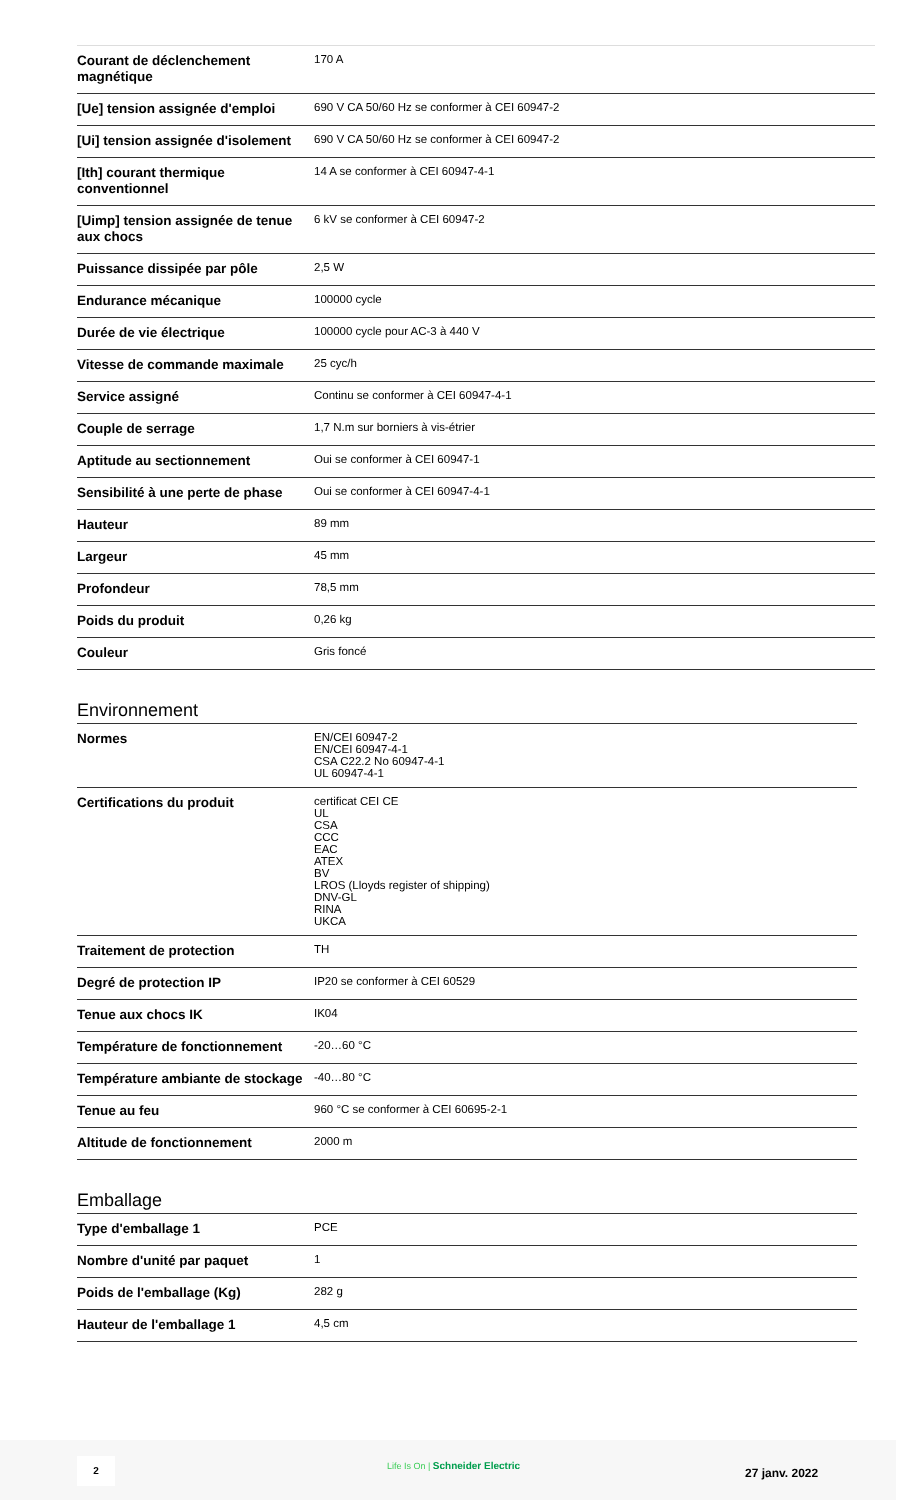| Courant de déclenchement magnétique | 170 A |
| [Ue] tension assignée d'emploi | 690 V CA 50/60 Hz se conformer à CEI 60947-2 |
| [Ui] tension assignée d'isolement | 690 V CA 50/60 Hz se conformer à CEI 60947-2 |
| [Ith] courant thermique conventionnel | 14 A se conformer à CEI 60947-4-1 |
| [Uimp] tension assignée de tenue aux chocs | 6 kV se conformer à CEI 60947-2 |
| Puissance dissipée par pôle | 2,5 W |
| Endurance mécanique | 100000 cycle |
| Durée de vie électrique | 100000 cycle pour AC-3 à 440 V |
| Vitesse de commande maximale | 25 cyc/h |
| Service assigné | Continu se conformer à CEI 60947-4-1 |
| Couple de serrage | 1,7 N.m sur borniers à vis-étrier |
| Aptitude au sectionnement | Oui se conformer à CEI 60947-1 |
| Sensibilité à une perte de phase | Oui se conformer à CEI 60947-4-1 |
| Hauteur | 89 mm |
| Largeur | 45 mm |
| Profondeur | 78,5 mm |
| Poids du produit | 0,26 kg |
| Couleur | Gris foncé |
Environnement
| Normes | EN/CEI 60947-2 EN/CEI 60947-4-1 CSA C22.2 No 60947-4-1 UL 60947-4-1 |
| Certifications du produit | certificat CEI CE UL CSA CCC EAC ATEX BV LROS (Lloyds register of shipping) DNV-GL RINA UKCA |
| Traitement de protection | TH |
| Degré de protection IP | IP20 se conformer à CEI 60529 |
| Tenue aux chocs IK | IK04 |
| Température de fonctionnement | -20…60 °C |
| Température ambiante de stockage | -40…80 °C |
| Tenue au feu | 960 °C se conformer à CEI 60695-2-1 |
| Altitude de fonctionnement | 2000 m |
Emballage
| Type d'emballage 1 | PCE |
| Nombre d'unité par paquet | 1 |
| Poids de l'emballage (Kg) | 282 g |
| Hauteur de l'emballage 1 | 4,5 cm |
2
Life Is On | Schneider Electric
27 janv. 2022